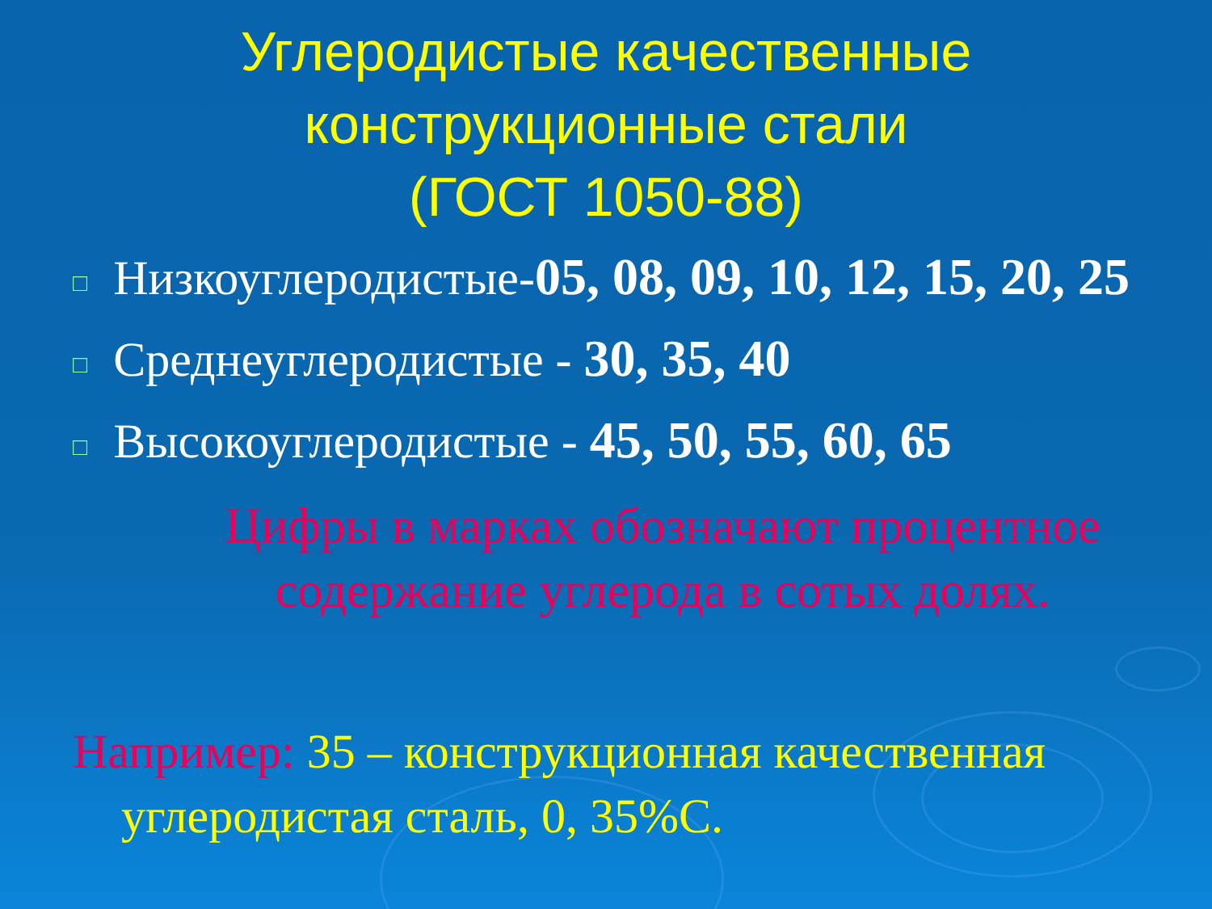Углеродистые качественные
конструкционные стали
(ГОСТ 1050-88)
□ Низкоуглеродистые-05, 08, 09, 10, 12, 15, 20, 25
□ Среднеуглеродистые - 30, 35, 40
□ Высокоуглеродистые - 45, 50, 55, 60, 65
Цифры в марках обозначают процентное
содержание углерода в сотых долях.
Например: 35 – конструкционная качественная
углеродистая сталь, 0, 35%С.